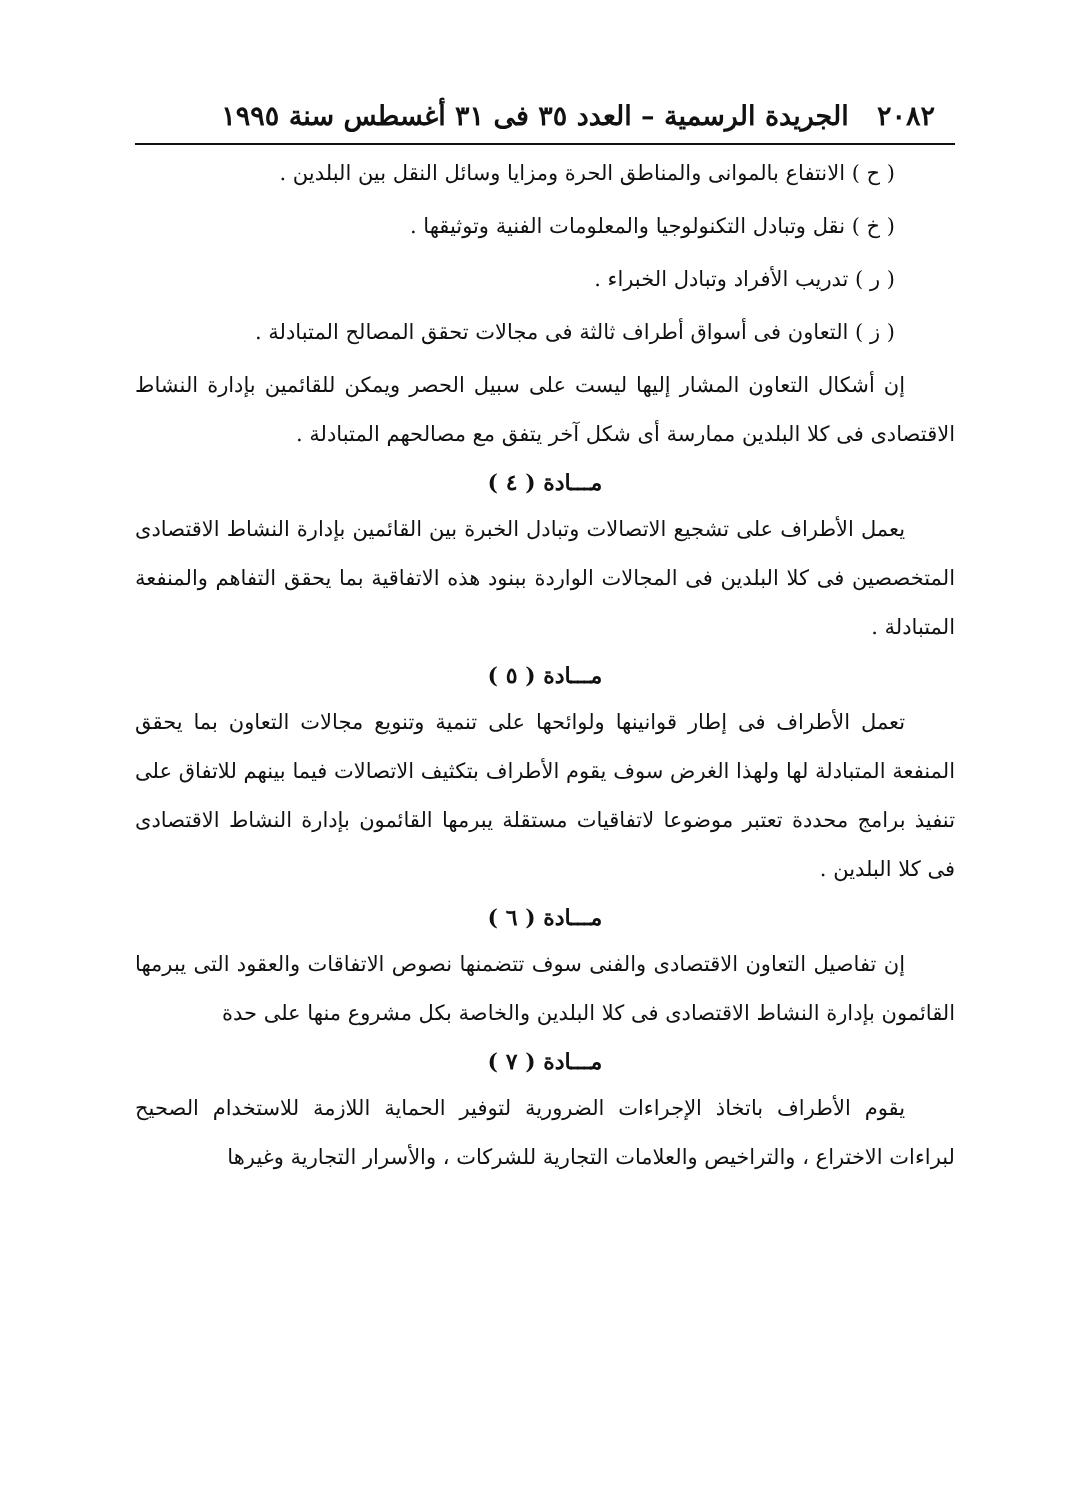٢٠٨٢ الجريدة الرسمية – العدد ٣٥ فى ٣١ أغسطس سنة ١٩٩٥
( ح ) الانتفاع بالموانى والمناطق الحرة ومزايا وسائل النقل بين البلدين .
( خ ) نقل وتبادل التكنولوجيا والمعلومات الفنية وتوثيقها .
( ر ) تدريب الأفراد وتبادل الخبراء .
( ز ) التعاون فى أسواق أطراف ثالثة فى مجالات تحقق المصالح المتبادلة .
إن أشكال التعاون المشار إليها ليست على سبيل الحصر ويمكن للقائمين بإدارة النشاط الاقتصادى فى كلا البلدين ممارسة أى شكل آخر يتفق مع مصالحهم المتبادلة .
مـــادة ( ٤ )
يعمل الأطراف على تشجيع الاتصالات وتبادل الخبرة بين القائمين بإدارة النشاط الاقتصادى المتخصصين فى كلا البلدين فى المجالات الواردة ببنود هذه الاتفاقية بما يحقق التفاهم والمنفعة المتبادلة .
مـــادة ( ٥ )
تعمل الأطراف فى إطار قوانينها ولوائحها على تنمية وتنويع مجالات التعاون بما يحقق المنفعة المتبادلة لها ولهذا الغرض سوف يقوم الأطراف بتكثيف الاتصالات فيما بينهم للاتفاق على تنفيذ برامج محددة تعتبر موضوعا لاتفاقيات مستقلة يبرمها القائمون بإدارة النشاط الاقتصادى فى كلا البلدين .
مـــادة ( ٦ )
إن تفاصيل التعاون الاقتصادى والفنى سوف تتضمنها نصوص الاتفاقات والعقود التى يبرمها القائمون بإدارة النشاط الاقتصادى فى كلا البلدين والخاصة بكل مشروع منها على حدة
مـــادة ( ٧ )
يقوم الأطراف باتخاذ الإجراءات الضرورية لتوفير الحماية اللازمة للاستخدام الصحيح لبراءات الاختراع ، والتراخيص والعلامات التجارية للشركات ، والأسرار التجارية وغيرها